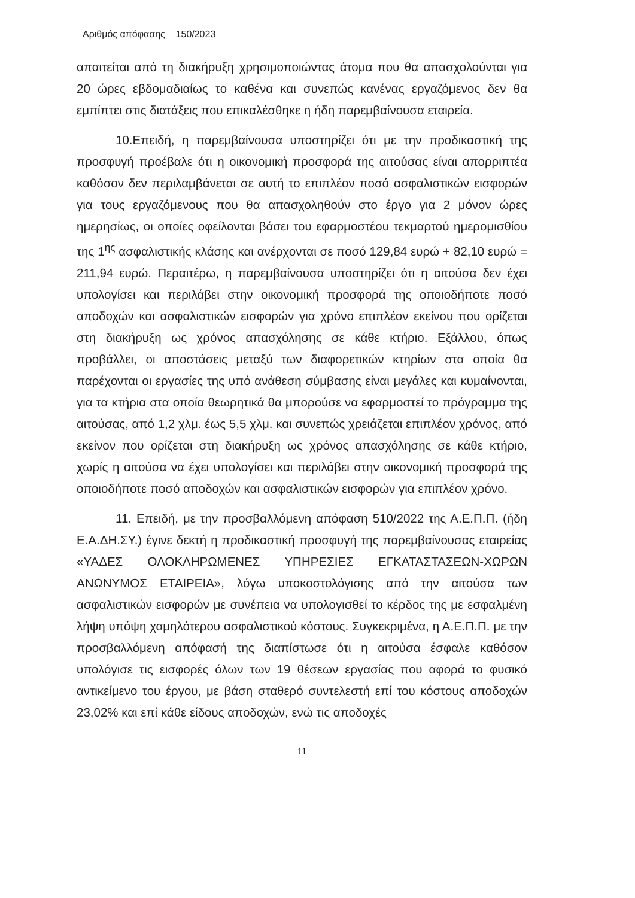Αριθμός απόφασης 150/2023
απαιτείται από τη διακήρυξη χρησιμοποιώντας άτομα που θα απασχολούνται για 20 ώρες εβδομαδιαίως το καθένα και συνεπώς κανένας εργαζόμενος δεν θα εμπίπτει στις διατάξεις που επικαλέσθηκε η ήδη παρεμβαίνουσα εταιρεία.
10.Επειδή, η παρεμβαίνουσα υποστηρίζει ότι με την προδικαστική της προσφυγή προέβαλε ότι η οικονομική προσφορά της αιτούσας είναι απορριπτέα καθόσον δεν περιλαμβάνεται σε αυτή το επιπλέον ποσό ασφαλιστικών εισφορών για τους εργαζόμενους που θα απασχοληθούν στο έργο για 2 μόνον ώρες ημερησίως, οι οποίες οφείλονται βάσει του εφαρμοστέου τεκμαρτού ημερομισθίου της 1<sup>ης</sup> ασφαλιστικής κλάσης και ανέρχονται σε ποσό 129,84 ευρώ + 82,10 ευρώ = 211,94 ευρώ. Περαιτέρω, η παρεμβαίνουσα υποστηρίζει ότι η αιτούσα δεν έχει υπολογίσει και περιλάβει στην οικονομική προσφορά της οποιοδήποτε ποσό αποδοχών και ασφαλιστικών εισφορών για χρόνο επιπλέον εκείνου που ορίζεται στη διακήρυξη ως χρόνος απασχόλησης σε κάθε κτήριο. Εξάλλου, όπως προβάλλει, οι αποστάσεις μεταξύ των διαφορετικών κτηρίων στα οποία θα παρέχονται οι εργασίες της υπό ανάθεση σύμβασης είναι μεγάλες και κυμαίνονται, για τα κτήρια στα οποία θεωρητικά θα μπορούσε να εφαρμοστεί το πρόγραμμα της αιτούσας, από 1,2 χλμ. έως 5,5 χλμ. και συνεπώς χρειάζεται επιπλέον χρόνος, από εκείνον που ορίζεται στη διακήρυξη ως χρόνος απασχόλησης σε κάθε κτήριο, χωρίς η αιτούσα να έχει υπολογίσει και περιλάβει στην οικονομική προσφορά της οποιοδήποτε ποσό αποδοχών και ασφαλιστικών εισφορών για επιπλέον χρόνο.
11. Επειδή, με την προσβαλλόμενη απόφαση 510/2022 της Α.Ε.Π.Π. (ήδη Ε.Α.ΔΗ.ΣΥ.) έγινε δεκτή η προδικαστική προσφυγή της παρεμβαίνουσας εταιρείας «ΥΑΔΕΣ ΟΛΟΚΛΗΡΩΜΕΝΕΣ ΥΠΗΡΕΣΙΕΣ ΕΓΚΑΤΑΣΤΑΣΕΩΝ-ΧΩΡΩΝ ΑΝΩΝΥΜΟΣ ΕΤΑΙΡΕΙΑ», λόγω υποκοστολόγισης από την αιτούσα των ασφαλιστικών εισφορών με συνέπεια να υπολογισθεί το κέρδος της με εσφαλμένη λήψη υπόψη χαμηλότερου ασφαλιστικού κόστους. Συγκεκριμένα, η Α.Ε.Π.Π. με την προσβαλλόμενη απόφασή της διαπίστωσε ότι η αιτούσα έσφαλε καθόσον υπολόγισε τις εισφορές όλων των 19 θέσεων εργασίας που αφορά το φυσικό αντικείμενο του έργου, με βάση σταθερό συντελεστή επί του κόστους αποδοχών 23,02% και επί κάθε είδους αποδοχών, ενώ τις αποδοχές
11